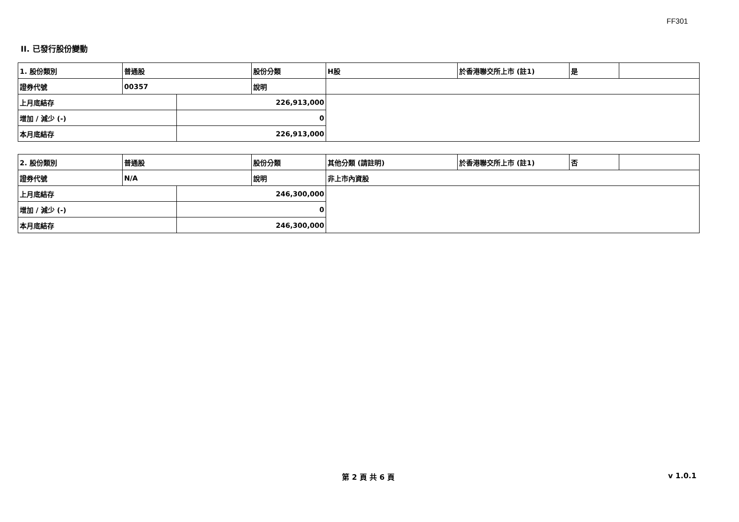FF301
II. 已發行股份變動
| 1. 股份類別 | 普通股 | | 股份分類 | H股 | 於香港聯交所上市 (註1) | 是 | |
| 證券代號 | 00357 | | 說明 | | | | |
| 上月底結存 | | 226,913,000 | | | | | |
| 增加 / 減少 (-) | | 0 | | | | | |
| 本月底結存 | | 226,913,000 | | | | | |
| 2. 股份類別 | 普通股 | | 股份分類 | 其他分類 (請註明) | 於香港聯交所上市 (註1) | 否 | |
| 證券代號 | N/A | | 說明 | 非上市內資股 | | | |
| 上月底結存 | | 246,300,000 | | | | | |
| 增加 / 減少 (-) | | 0 | | | | | |
| 本月底結存 | | 246,300,000 | | | | | |
第 2 頁 共 6 頁 v 1.0.1